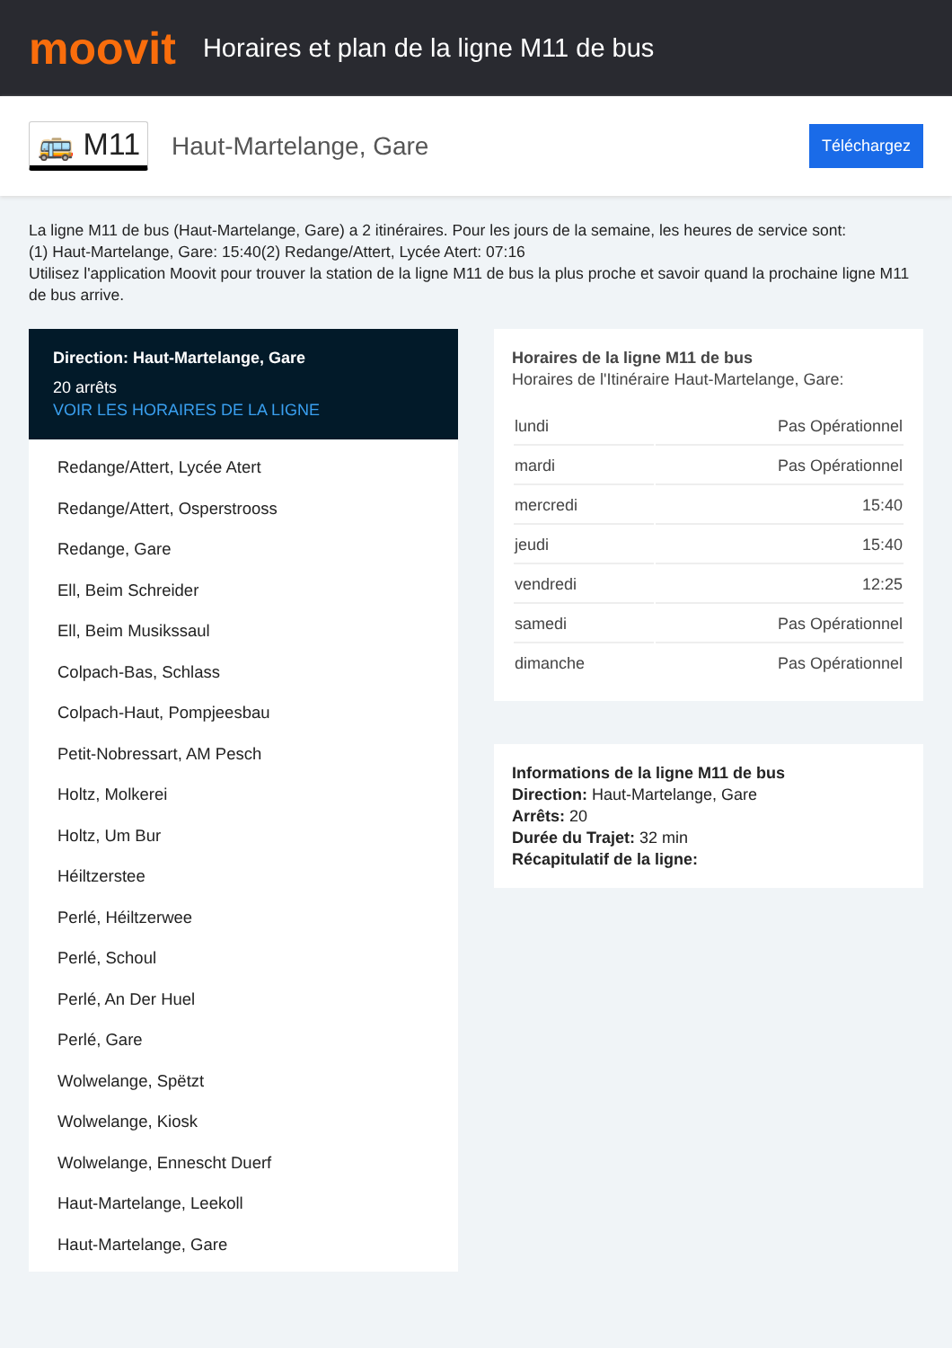moovit
Horaires et plan de la ligne M11 de bus
🚌 M11 Haut-Martelange, Gare Téléchargez
La ligne M11 de bus (Haut-Martelange, Gare) a 2 itinéraires. Pour les jours de la semaine, les heures de service sont:
(1) Haut-Martelange, Gare: 15:40(2) Redange/Attert, Lycée Atert: 07:16
Utilisez l'application Moovit pour trouver la station de la ligne M11 de bus la plus proche et savoir quand la prochaine ligne M11 de bus arrive.
Direction: Haut-Martelange, Gare
20 arrêts
VOIR LES HORAIRES DE LA LIGNE
Redange/Attert, Lycée Atert
Redange/Attert, Osperstrooss
Redange, Gare
Ell, Beim Schreider
Ell, Beim Musikssaul
Colpach-Bas, Schlass
Colpach-Haut, Pompjeesbau
Petit-Nobressart, AM Pesch
Holtz, Molkerei
Holtz, Um Bur
Héiltzerstee
Perlé, Héiltzerwee
Perlé, Schoul
Perlé, An Der Huel
Perlé, Gare
Wolwelange, Spëtzt
Wolwelange, Kiosk
Wolwelange, Ennescht Duerf
Haut-Martelange, Leekoll
Haut-Martelange, Gare
Horaires de la ligne M11 de bus
Horaires de l'Itinéraire Haut-Martelange, Gare:
| lundi | Pas Opérationnel |
| mardi | Pas Opérationnel |
| mercredi | 15:40 |
| jeudi | 15:40 |
| vendredi | 12:25 |
| samedi | Pas Opérationnel |
| dimanche | Pas Opérationnel |
Informations de la ligne M11 de bus
Direction: Haut-Martelange, Gare
Arrêts: 20
Durée du Trajet: 32 min
Récapitulatif de la ligne: